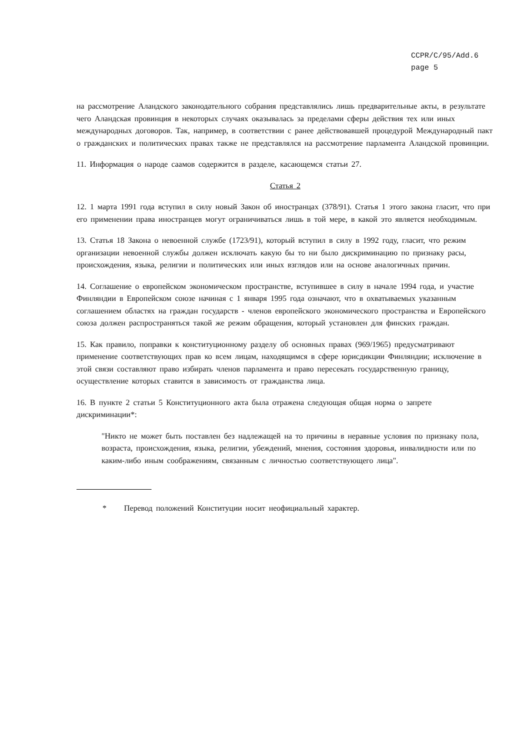CCPR/C/95/Add.6
page 5
на рассмотрение Аландского законодательного собрания представлялись лишь предварительные акты, в результате чего Аландская провинция в некоторых случаях оказывалась за пределами сферы действия тех или иных международных договоров. Так, например, в соответствии с ранее действовавшей процедурой Международный пакт о гражданских и политических правах также не представлялся на рассмотрение парламента Аландской провинции.
11. Информация о народе саамов содержится в разделе, касающемся статьи 27.
Статья 2
12. 1 марта 1991 года вступил в силу новый Закон об иностранцах (378/91). Статья 1 этого закона гласит, что при его применении права иностранцев могут ограничиваться лишь в той мере, в какой это является необходимым.
13. Статья 18 Закона о невоенной службе (1723/91), который вступил в силу в 1992 году, гласит, что режим организации невоенной службы должен исключать какую бы то ни было дискриминацию по признаку расы, происхождения, языка, религии и политических или иных взглядов или на основе аналогичных причин.
14. Соглашение о европейском экономическом пространстве, вступившее в силу в начале 1994 года, и участие Финляндии в Европейском союзе начиная с 1 января 1995 года означают, что в охватываемых указанным соглашением областях на граждан государств - членов европейского экономического пространства и Европейского союза должен распространяться такой же режим обращения, который установлен для финских граждан.
15. Как правило, поправки к конституционному разделу об основных правах (969/1965) предусматривают применение соответствующих прав ко всем лицам, находящимся в сфере юрисдикции Финляндии; исключение в этой связи составляют право избирать членов парламента и право пересекать государственную границу, осуществление которых ставится в зависимость от гражданства лица.
16. В пункте 2 статьи 5 Конституционного акта была отражена следующая общая норма о запрете дискриминации*:
"Никто не может быть поставлен без надлежащей на то причины в неравные условия по признаку пола, возраста, происхождения, языка, религии, убеждений, мнения, состояния здоровья, инвалидности или по каким-либо иным соображениям, связанным с личностью соответствующего лица".
* Перевод положений Конституции носит неофициальный характер.